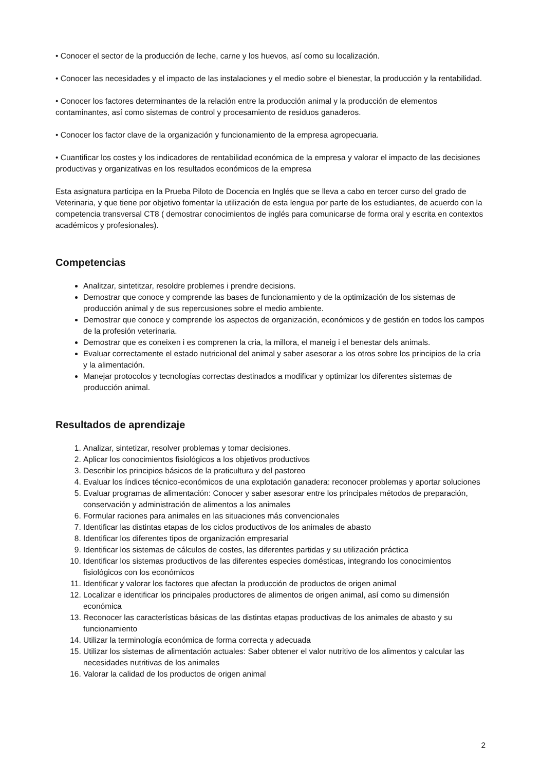• Conocer el sector de la producción de leche, carne y los huevos, así como su localización.
• Conocer las necesidades y el impacto de las instalaciones y el medio sobre el bienestar, la producción y la rentabilidad.
• Conocer los factores determinantes de la relación entre la producción animal y la producción de elementos contaminantes, así como sistemas de control y procesamiento de residuos ganaderos.
• Conocer los factor clave de la organización y funcionamiento de la empresa agropecuaria.
• Cuantificar los costes y los indicadores de rentabilidad económica de la empresa y valorar el impacto de las decisiones productivas y organizativas en los resultados económicos de la empresa
Esta asignatura participa en la Prueba Piloto de Docencia en Inglés que se lleva a cabo en tercer curso del grado de Veterinaria, y que tiene por objetivo fomentar la utilización de esta lengua por parte de los estudiantes, de acuerdo con la competencia transversal CT8 ( demostrar conocimientos de inglés para comunicarse de forma oral y escrita en contextos académicos y profesionales).
Competencias
Analitzar, sintetitzar, resoldre problemes i prendre decisions.
Demostrar que conoce y comprende las bases de funcionamiento y de la optimización de los sistemas de producción animal y de sus repercusiones sobre el medio ambiente.
Demostrar que conoce y comprende los aspectos de organización, económicos y de gestión en todos los campos de la profesión veterinaria.
Demostrar que es coneixen i es comprenen la cria, la millora, el maneig i el benestar dels animals.
Evaluar correctamente el estado nutricional del animal y saber asesorar a los otros sobre los principios de la cría y la alimentación.
Manejar protocolos y tecnologías correctas destinados a modificar y optimizar los diferentes sistemas de producción animal.
Resultados de aprendizaje
1. Analizar, sintetizar, resolver problemas y tomar decisiones.
2. Aplicar los conocimientos fisiológicos a los objetivos productivos
3. Describir los principios básicos de la praticultura y del pastoreo
4. Evaluar los índices técnico-económicos de una explotación ganadera: reconocer problemas y aportar soluciones
5. Evaluar programas de alimentación: Conocer y saber asesorar entre los principales métodos de preparación, conservación y administración de alimentos a los animales
6. Formular raciones para animales en las situaciones más convencionales
7. Identificar las distintas etapas de los ciclos productivos de los animales de abasto
8. Identificar los diferentes tipos de organización empresarial
9. Identificar los sistemas de cálculos de costes, las diferentes partidas y su utilización práctica
10. Identificar los sistemas productivos de las diferentes especies domésticas, integrando los conocimientos fisiológicos con los económicos
11. Identificar y valorar los factores que afectan la producción de productos de origen animal
12. Localizar e identificar los principales productores de alimentos de origen animal, así como su dimensión económica
13. Reconocer las características básicas de las distintas etapas productivas de los animales de abasto y su funcionamiento
14. Utilizar la terminología económica de forma correcta y adecuada
15. Utilizar los sistemas de alimentación actuales: Saber obtener el valor nutritivo de los alimentos y calcular las necesidades nutritivas de los animales
16. Valorar la calidad de los productos de origen animal
2